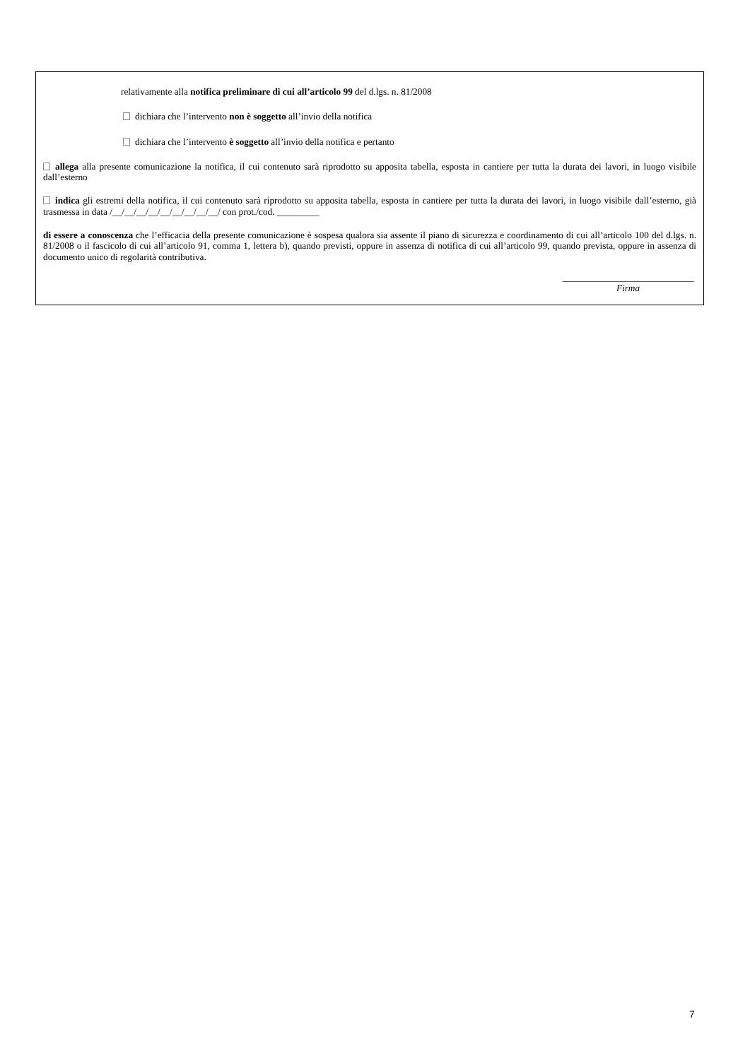relativamente alla notifica preliminare di cui all’articolo 99 del d.lgs. n. 81/2008
dichiara che l’intervento non è soggetto all’invio della notifica
dichiara che l’intervento è soggetto all’invio della notifica e pertanto
allega alla presente comunicazione la notifica, il cui contenuto sarà riprodotto su apposita tabella, esposta in cantiere per tutta la durata dei lavori, in luogo visibile dall’esterno
indica gli estremi della notifica, il cui contenuto sarà riprodotto su apposita tabella, esposta in cantiere per tutta la durata dei lavori, in luogo visibile dall’esterno, già trasmessa in data /__/__/__/__/__/__/__/__/__/ con prot./cod. _________
di essere a conoscenza che l’efficacia della presente comunicazione è sospesa qualora sia assente il piano di sicurezza e coordinamento di cui all’articolo 100 del d.lgs. n. 81/2008 o il fascicolo di cui all’articolo 91, comma 1, lettera b), quando previsti, oppure in assenza di notifica di cui all’articolo 99, quando prevista, oppure in assenza di documento unico di regolarità contributiva.
____________________________
Firma
7